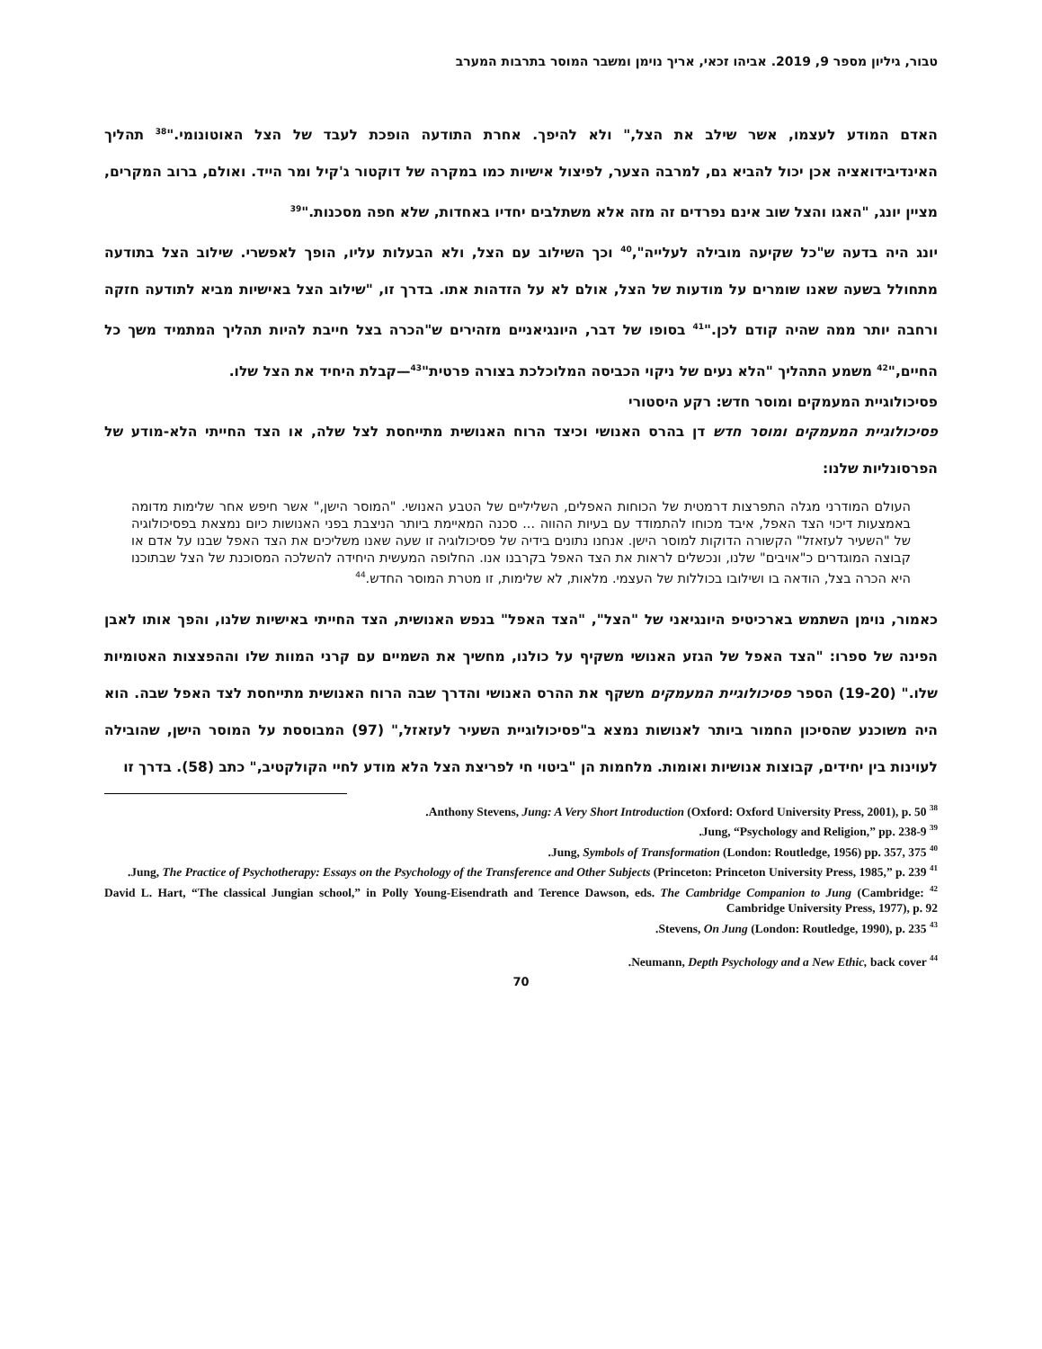טבור, גיליון מספר 9, 2019. אביהו זכאי, אריך נוימן ומשבר המוסר בתרבות המערב
האדם המודע לעצמו, אשר שילב את הצל," ולא להיפך. אחרת התודעה הופכת לעבד של הצל האוטונומי."<sup>38</sup> תהליך האינדיבידואציה אכן יכול להביא גם, למרבה הצער, לפיצול אישיות כמו במקרה של דוקטור ג'קיל ומר הייד. ואולם, ברוב המקרים, מציין יונג, "האגו והצל שוב אינם נפרדים זה מזה אלא משתלבים יחדיו באחדות, שלא חפה מסכנות."<sup>39</sup>
יונג היה בדעה ש"כל שקיעה מובילה לעלייה",<sup>40</sup> וכך השילוב עם הצל, ולא הבעלות עליו, הופך לאפשרי. שילוב הצל בתודעה מתחולל בשעה שאנו שומרים על מודעות של הצל, אולם לא על הזדהות אתו. בדרך זו, "שילוב הצל באישיות מביא לתודעה חזקה ורחבה יותר ממה שהיה קודם לכן."<sup>41</sup> בסופו של דבר, היונגיאניים מזהירים ש"הכרה בצל חייבת להיות תהליך המתמיד משך כל החיים,"<sup>42</sup> משמע התהליך "הלא נעים של ניקוי הכביסה המלוכלכת בצורה פרטית"<sup>43</sup>—קבלת היחיד את הצל שלו.
פסיכולוגיית המעמקים ומוסר חדש: רקע היסטורי
פסיכולוגיית המעמקים ומוסר חדש דן בהרס האנושי וכיצד הרוח האנושית מתייחסת לצל שלה, או הצד החייתי הלא-מודע של הפרסונליות שלנו:
העולם המודרני מגלה התפרצות דרמטית של הכוחות האפלים, השליליים של הטבע האנושי. "המוסר הישן," אשר חיפש אחר שלימות מדומה באמצעות דיכוי הצד האפל, איבד מכוחו להתמודד עם בעיות ההווה ... סכנה המאיימת ביותר הניצבת בפני האנושות כיום נמצאת בפסיכולוגיה של "השעיר לעזאזל" הקשורה הדוקות למוסר הישן. אנחנו נתונים בידיה של פסיכולוגיה זו שעה שאנו משליכים את הצד האפל שבנו על אדם או קבוצה המוגדרים כ"אויבים" שלנו, ונכשלים לראות את הצד האפל בקרבנו אנו. החלופה המעשית היחידה להשלכה המסוכנת של הצל שבתוכנו היא הכרה בצל, הודאה בו ושילובו בכוללות של העצמי. מלאות, לא שלימות, זו מטרת המוסר החדש.<sup>44</sup>
כאמור, נוימן השתמש בארכיטיפ היונגיאני של "הצל", "הצד האפל" בנפש האנושית, הצד החייתי באישיות שלנו, והפך אותו לאבן הפינה של ספרו: "הצד האפל של הגזע האנושי משקיף על כולנו, מחשיך את השמיים עם קרני המוות שלו וההפצצות האטומיות שלו." (19-20) הספר פסיכולוגיית המעמקים משקף את ההרס האנושי והדרך שבה הרוח האנושית מתייחסת לצד האפל שבה. הוא היה משוכנע שהסיכון החמור ביותר לאנושות נמצא ב"פסיכולוגיית השעיר לעזאזל," (97) המבוססת על המוסר הישן, שהובילה לעוינות בין יחידים, קבוצות אנושיות ואומות. מלחמות הן "ביטוי חי לפריצת הצל הלא מודע לחיי הקולקטיב," כתב (58). בדרך זו
<sup>38</sup> Anthony Stevens, Jung: A Very Short Introduction (Oxford: Oxford University Press, 2001), p. 50.
<sup>39</sup> Jung, “Psychology and Religion,” pp. 238-9.
<sup>40</sup> Jung, Symbols of Transformation (London: Routledge, 1956) pp. 357, 375.
<sup>41</sup> Jung, The Practice of Psychotherapy: Essays on the Psychology of the Transference and Other Subjects (Princeton: Princeton University Press, 1985,” p. 239.
<sup>42</sup> David L. Hart, “The classical Jungian school,” in Polly Young-Eisendrath and Terence Dawson, eds. The Cambridge Companion to Jung (Cambridge: Cambridge University Press, 1977), p. 92
<sup>43</sup> Stevens, On Jung (London: Routledge, 1990), p. 235.
<sup>44</sup> Neumann, Depth Psychology and a New Ethic, back cover.
70